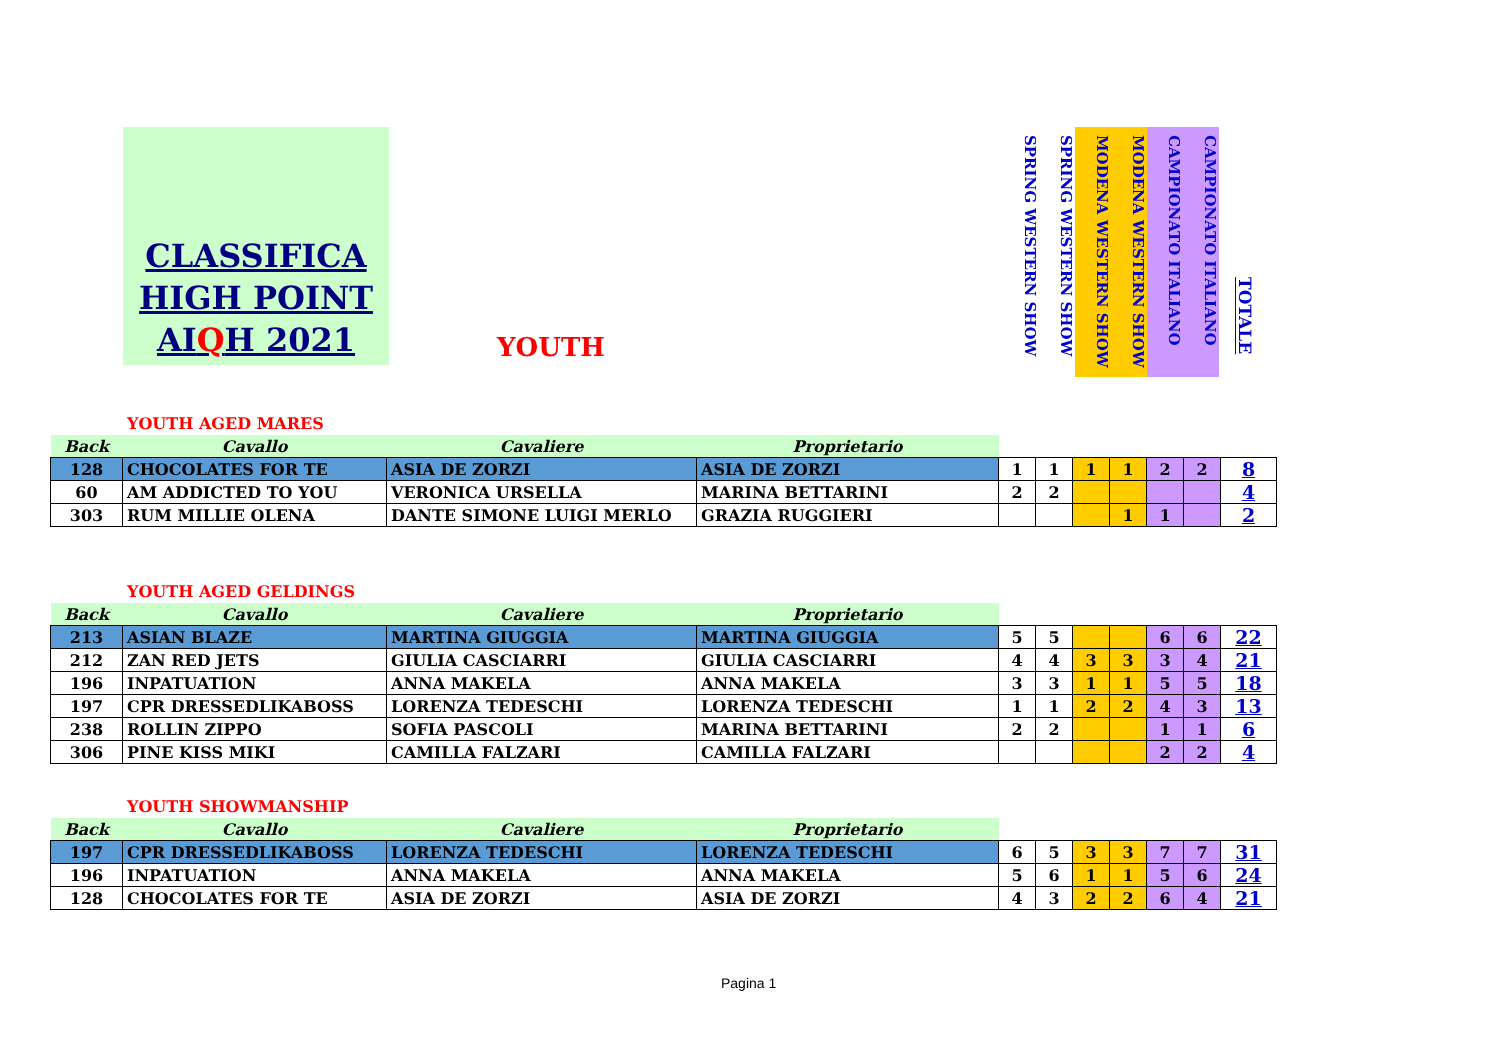CLASSIFICA
HIGH POINT
AIQH 2021
YOUTH
SPRING WESTERN SHOW
SPRING WESTERN SHOW
MODENA WESTERN SHOW
MODENA WESTERN SHOW
CAMPIONATO ITALIANO
CAMPIONATO ITALIANO
TOTALE
YOUTH AGED MARES
| Back | Cavallo | Cavaliere | Proprietario | | | | | | | |
| --- | --- | --- | --- | --- | --- | --- | --- | --- | --- | --- |
| 128 | CHOCOLATES FOR TE | ASIA DE ZORZI | ASIA DE ZORZI | 1 | 1 | 1 | 1 | 2 | 2 | 8 |
| 60 | AM ADDICTED TO YOU | VERONICA URSELLA | MARINA BETTARINI | 2 | 2 | | | | | 4 |
| 303 | RUM MILLIE OLENA | DANTE SIMONE LUIGI MERLO | GRAZIA RUGGIERI | | | | 1 | 1 | | 2 |
YOUTH AGED GELDINGS
| Back | Cavallo | Cavaliere | Proprietario | | | | | | | |
| --- | --- | --- | --- | --- | --- | --- | --- | --- | --- | --- |
| 213 | ASIAN BLAZE | MARTINA GIUGGIA | MARTINA GIUGGIA | 5 | 5 | | | 6 | 6 | 22 |
| 212 | ZAN RED JETS | GIULIA CASCIARRI | GIULIA CASCIARRI | 4 | 4 | 3 | 3 | 3 | 4 | 21 |
| 196 | INPATUATION | ANNA MAKELA | ANNA MAKELA | 3 | 3 | 1 | 1 | 5 | 5 | 18 |
| 197 | CPR DRESSEDLIKABOSS | LORENZA TEDESCHI | LORENZA TEDESCHI | 1 | 1 | 2 | 2 | 4 | 3 | 13 |
| 238 | ROLLIN ZIPPO | SOFIA PASCOLI | MARINA BETTARINI | 2 | 2 | | | 1 | 1 | 6 |
| 306 | PINE KISS MIKI | CAMILLA FALZARI | CAMILLA FALZARI | | | | | 2 | 2 | 4 |
YOUTH SHOWMANSHIP
| Back | Cavallo | Cavaliere | Proprietario | | | | | | | |
| --- | --- | --- | --- | --- | --- | --- | --- | --- | --- | --- |
| 197 | CPR DRESSEDLIKABOSS | LORENZA TEDESCHI | LORENZA TEDESCHI | 6 | 5 | 3 | 3 | 7 | 7 | 31 |
| 196 | INPATUATION | ANNA MAKELA | ANNA MAKELA | 5 | 6 | 1 | 1 | 5 | 6 | 24 |
| 128 | CHOCOLATES FOR TE | ASIA DE ZORZI | ASIA DE ZORZI | 4 | 3 | 2 | 2 | 6 | 4 | 21 |
Pagina 1